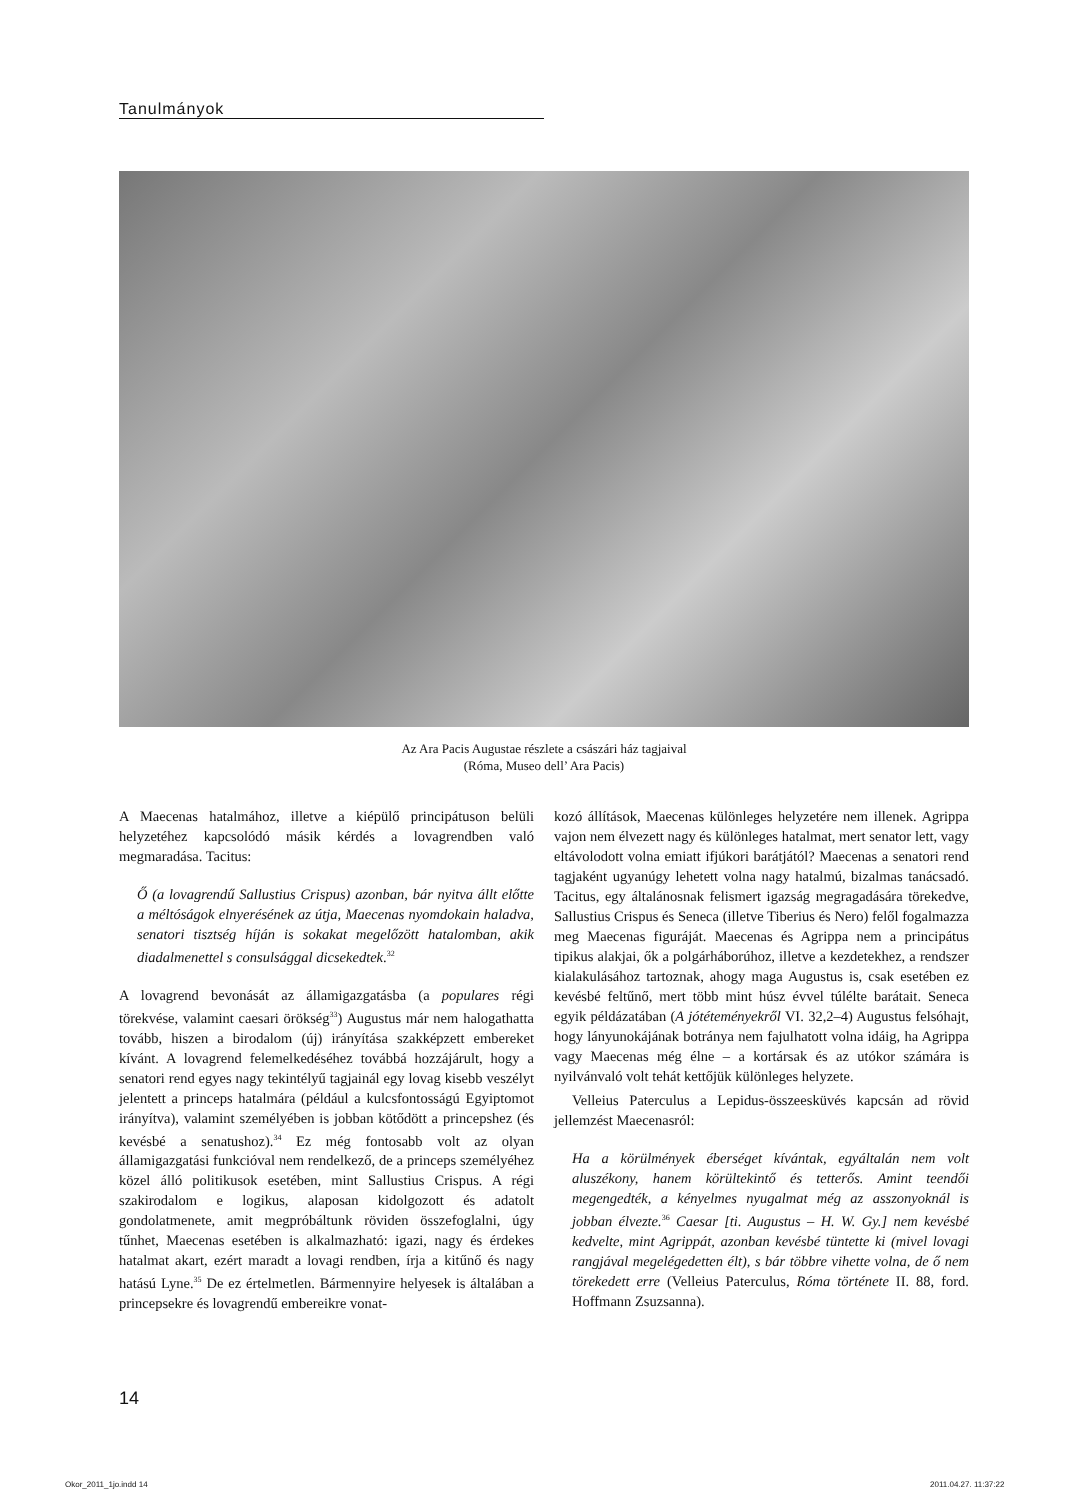Tanulmányok
Az Ara Pacis Augustae részlete a császári ház tagjaival
(Róma, Museo dell’ Ara Pacis)
A Maecenas hatalmához, illetve a kiépülő principátuson belüli helyzetéhez kapcsolódó másik kérdés a lovagrendben való megmaradása. Tacitus:
Ő (a lovagrendű Sallustius Crispus) azonban, bár nyitva állt előtte a méltóságok elnyerésének az útja, Maecenas nyomdokain haladva, senatori tisztség híján is sokakat megelőzött hatalomban, akik diadalmenettel s consulsággal dicsekedtek.<sup>32</sup>
A lovagrend bevonását az államigazgatásba (a populares régi törekvése, valamint caesari örökség<sup>33</sup>) Augustus már nem halogathatta tovább, hiszen a birodalom (új) irányítása szakképzett embereket kívánt. A lovagrend felemelkedéséhez továbbá hozzájárult, hogy a senatori rend egyes nagy tekintélyű tagjainál egy lovag kisebb veszélyt jelentett a princeps hatalmára (például a kulcsfontosságú Egyiptomot irányítva), valamint személyében is jobban kötődött a princepshez (és kevésbé a senatushoz).<sup>34</sup> Ez még fontosabb volt az olyan államigazgatási funkcióval nem rendelkező, de a princeps személyéhez közel álló politikusok esetében, mint Sallustius Crispus. A régi szakirodalom e logikus, alaposan kidolgozott és adatolt gondolatmenete, amit megpróbáltunk röviden összefoglalni, úgy tűnhet, Maecenas esetében is alkalmazható: igazi, nagy és érdekes hatalmat akart, ezért maradt a lovagi rendben, írja a kitűnő és nagy hatású Lyne.<sup>35</sup> De ez értelmetlen. Bármennyire helyesek is általában a princepsekre és lovagrendű embereikre vonat-
kozó állítások, Maecenas különleges helyzetére nem illenek. Agrippa vajon nem élvezett nagy és különleges hatalmat, mert senator lett, vagy eltávolodott volna emiatt ifjúkori barátjától? Maecenas a senatori rend tagjaként ugyanúgy lehetett volna nagy hatalmú, bizalmas tanácsadó. Tacitus, egy általánosnak felismert igazság megragadására törekedve, Sallustius Crispus és Seneca (illetve Tiberius és Nero) felől fogalmazza meg Maecenas figuráját. Maecenas és Agrippa nem a principátus tipikus alakjai, ők a polgárháborúhoz, illetve a kezdetekhez, a rendszer kialakulásához tartoznak, ahogy maga Augustus is, csak esetében ez kevésbé feltűnő, mert több mint húsz évvel túlélte barátait. Seneca egyik példázatában (A jótéteményekről VI. 32,2–4) Augustus felsóhajt, hogy lányunokájának botránya nem fajulhatott volna idáig, ha Agrippa vagy Maecenas még élne – a kortársak és az utókor számára is nyilvánvaló volt tehát kettőjük különleges helyzete.
Velleius Paterculus a Lepidus-összeesküvés kapcsán ad rövid jellemzést Maecenasról:
Ha a körülmények éberséget kívántak, egyáltalán nem volt aluszékony, hanem körültekintő és tetterős. Amint teendői megengedték, a kényelmes nyugalmat még az asszonyoknál is jobban élvezte.<sup>36</sup> Caesar [ti. Augustus – H. W. Gy.] nem kevésbé kedvelte, mint Agrippát, azonban kevésbé tüntette ki (mivel lovagi rangjával megelégedetten élt), s bár többre vihette volna, de ő nem törekedett erre (Velleius Paterculus, Róma története II. 88, ford. Hoffmann Zsuzsanna).
14
Okor_2011_1jo.indd 14 2011.04.27. 11:37:22